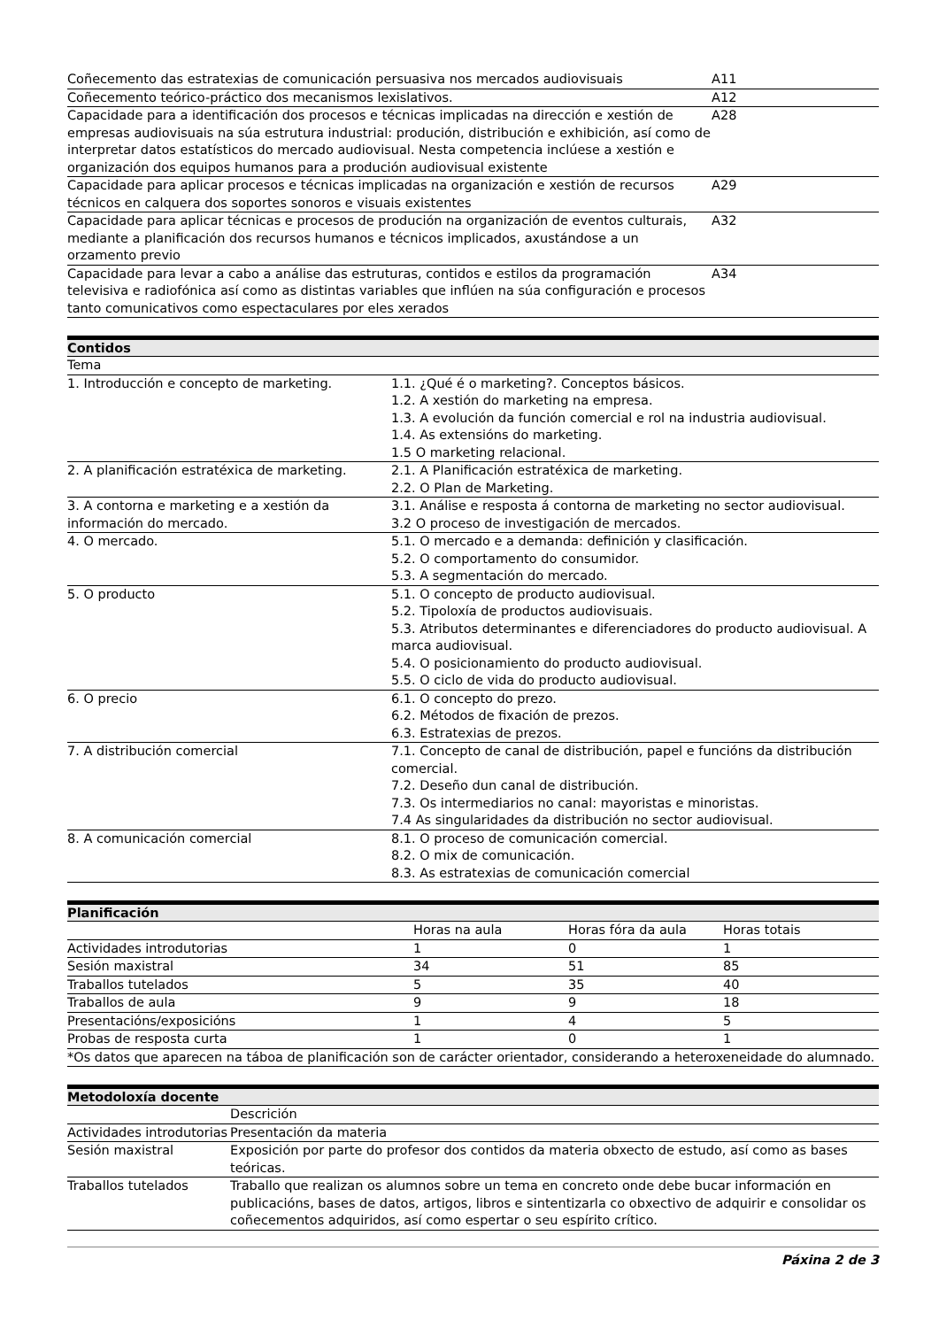| Coñecemento das estratexias de comunicación persuasiva nos mercados audiovisuais | A11 |
| Coñecemento teórico-práctico dos mecanismos lexislativos. | A12 |
| Capacidade para a identificación dos procesos e técnicas implicadas na dirección e xestión de empresas audiovisuais na súa estrutura industrial: produción, distribución e exhibición, así como de interpretar datos estatísticos do mercado audiovisual. Nesta competencia inclúese a xestión e organización dos equipos humanos para a produción audiovisual existente | A28 |
| Capacidade para aplicar procesos e técnicas implicadas na organización e xestión de recursos técnicos en calquera dos soportes sonoros e visuais existentes | A29 |
| Capacidade para aplicar técnicas e procesos de produción na organización de eventos culturais, mediante a planificación dos recursos humanos e técnicos implicados, axustándose a un orzamento previo | A32 |
| Capacidade para levar a cabo a análise das estruturas, contidos e estilos da programación televisiva e radiofónica así como as distintas variables que inflúen na súa configuración e procesos tanto comunicativos como espectaculares por eles xerados | A34 |
Contidos
| Tema | |
| 1. Introducción e concepto de marketing. | 1.1. ¿Qué é o marketing?. Conceptos básicos. 1.2. A xestión do marketing na empresa. 1.3. A evolución da función comercial e rol na industria audiovisual. 1.4. As extensións do marketing. 1.5 O marketing relacional. |
| 2. A planificación estratéxica de marketing. | 2.1. A Planificación estratéxica de marketing. 2.2. O Plan de Marketing. |
| 3. A contorna e marketing e a xestión da información do mercado. | 3.1. Análise e resposta á contorna de marketing no sector audiovisual. 3.2 O proceso de investigación de mercados. |
| 4. O mercado. | 5.1. O mercado e a demanda: definición y clasificación. 5.2. O comportamento do consumidor. 5.3. A segmentación do mercado. |
| 5. O producto | 5.1. O concepto de producto audiovisual. 5.2. Tipoloxía de productos audiovisuais. 5.3. Atributos determinantes e diferenciadores do producto audiovisual. A marca audiovisual. 5.4. O posicionamiento do producto audiovisual. 5.5. O ciclo de vida do producto audiovisual. |
| 6. O precio | 6.1. O concepto do prezo. 6.2. Métodos de fixación de prezos. 6.3. Estratexias de prezos. |
| 7. A distribución comercial | 7.1. Concepto de canal de distribución, papel e funcións da distribución comercial. 7.2. Deseño dun canal de distribución. 7.3. Os intermediarios no canal: mayoristas e minoristas. 7.4 As singularidades da distribución no sector audiovisual. |
| 8. A comunicación comercial | 8.1. O proceso de comunicación comercial. 8.2. O mix de comunicación. 8.3. As estratexias de comunicación comercial |
Planificación
| | Horas na aula | Horas fóra da aula | Horas totais |
| --- | --- | --- | --- |
| Actividades introdutorias | 1 | 0 | 1 |
| Sesión maxistral | 34 | 51 | 85 |
| Traballos tutelados | 5 | 35 | 40 |
| Traballos de aula | 9 | 9 | 18 |
| Presentacións/exposicións | 1 | 4 | 5 |
| Probas de resposta curta | 1 | 0 | 1 |
| *Os datos que aparecen na táboa de planificación son de carácter orientador, considerando a heteroxeneidade do alumnado. | | | |
Metodoloxía docente
| | Descrición |
| --- | --- |
| Actividades introdutorias | Presentación da materia |
| Sesión maxistral | Exposición por parte do profesor dos contidos da materia obxecto de estudo, así como as bases teóricas. |
| Traballos tutelados | Traballo que realizan os alumnos sobre un tema en concreto onde debe bucar información en publicacións, bases de datos, artigos, libros e sintentizarla co obxectivo de adquirir e consolidar os coñecementos adquiridos, así como espertar o seu espírito crítico. |
Páxina 2 de 3